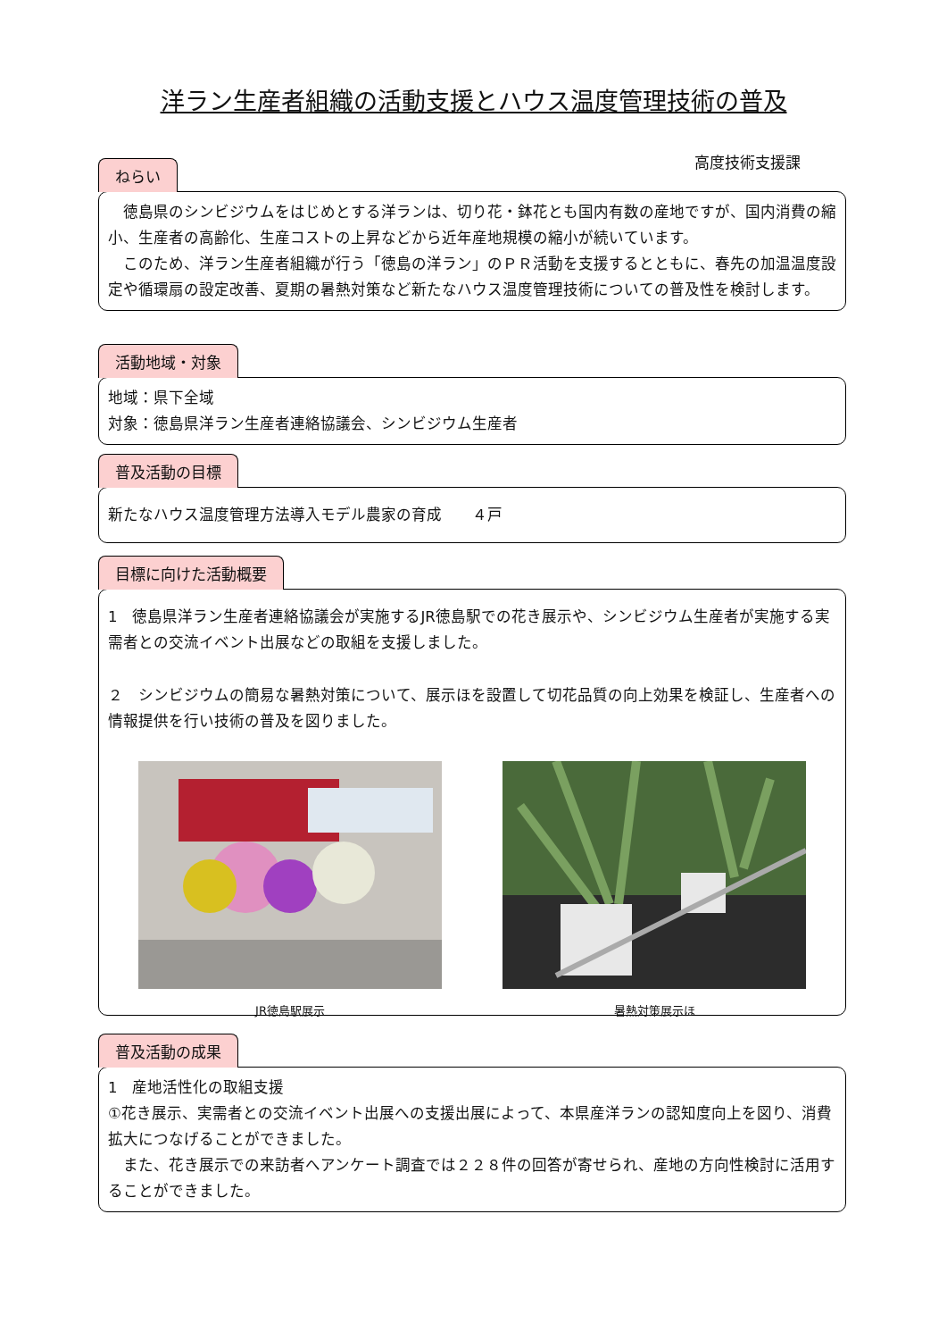洋ラン生産者組織の活動支援とハウス温度管理技術の普及
高度技術支援課
ねらい
　徳島県のシンビジウムをはじめとする洋ランは、切り花・鉢花とも国内有数の産地ですが、国内消費の縮小、生産者の高齢化、生産コストの上昇などから近年産地規模の縮小が続いています。
　このため、洋ラン生産者組織が行う「徳島の洋ラン」のＰＲ活動を支援するとともに、春先の加温温度設定や循環扇の設定改善、夏期の暑熱対策など新たなハウス温度管理技術についての普及性を検討します。
活動地域・対象
地域：県下全域
対象：徳島県洋ラン生産者連絡協議会、シンビジウム生産者
普及活動の目標
新たなハウス温度管理方法導入モデル農家の育成　　４戸
目標に向けた活動概要
1　徳島県洋ラン生産者連絡協議会が実施するJR徳島駅での花き展示や、シンビジウム生産者が実施する実需者との交流イベント出展などの取組を支援しました。
２　シンビジウムの簡易な暑熱対策について、展示ほを設置して切花品質の向上効果を検証し、生産者への情報提供を行い技術の普及を図りました。
JR徳島駅展示 暑熱対策展示ほ
普及活動の成果
1　産地活性化の取組支援
①花き展示、実需者との交流イベント出展への支援出展によって、本県産洋ランの認知度向上を図り、消費拡大につなげることができました。
　また、花き展示での来訪者へアンケート調査では２２８件の回答が寄せられ、産地の方向性検討に活用することができました。